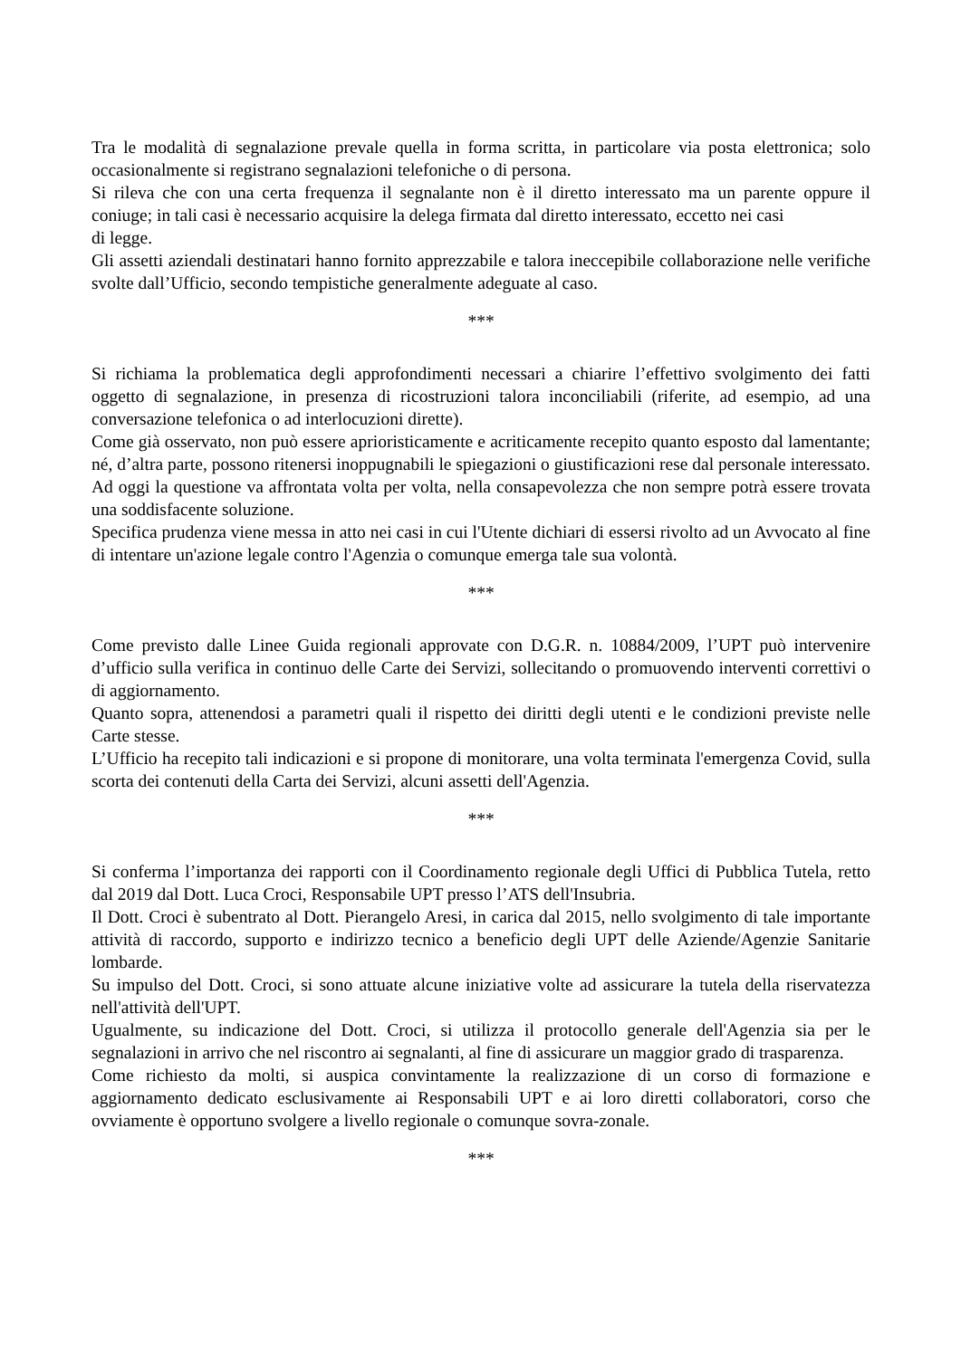Tra le modalità di segnalazione prevale quella in forma scritta, in particolare via posta elettronica; solo occasionalmente si registrano segnalazioni telefoniche o di persona.
Si rileva che con una certa frequenza il segnalante non è il diretto interessato ma un parente oppure il coniuge; in tali casi è necessario acquisire la delega firmata dal diretto interessato, eccetto nei casi
di legge.
Gli assetti aziendali destinatari hanno fornito apprezzabile e talora ineccepibile collaborazione nelle verifiche svolte dall’Ufficio, secondo tempistiche generalmente adeguate al caso.
***
Si richiama la problematica degli approfondimenti necessari a chiarire l’effettivo svolgimento dei fatti oggetto di segnalazione, in presenza di ricostruzioni talora inconciliabili (riferite, ad esempio, ad una conversazione telefonica o ad interlocuzioni dirette).
Come già osservato, non può essere aprioristicamente e acriticamente recepito quanto esposto dal lamentante; né, d’altra parte, possono ritenersi inoppugnabili le spiegazioni o giustificazioni rese dal personale interessato.
Ad oggi la questione va affrontata volta per volta, nella consapevolezza che non sempre potrà essere trovata una soddisfacente soluzione.
Specifica prudenza viene messa in atto nei casi in cui l'Utente dichiari di essersi rivolto ad un Avvocato al fine di intentare un'azione legale contro l'Agenzia o comunque emerga tale sua volontà.
***
Come previsto dalle Linee Guida regionali approvate con D.G.R. n. 10884/2009, l’UPT può intervenire d’ufficio sulla verifica in continuo delle Carte dei Servizi, sollecitando o promuovendo interventi correttivi o di aggiornamento.
Quanto sopra, attenendosi a parametri quali il rispetto dei diritti degli utenti e le condizioni previste nelle Carte stesse.
L’Ufficio ha recepito tali indicazioni e si propone di monitorare, una volta terminata l'emergenza Covid, sulla scorta dei contenuti della Carta dei Servizi, alcuni assetti dell'Agenzia.
***
Si conferma l’importanza dei rapporti con il Coordinamento regionale degli Uffici di Pubblica Tutela, retto dal 2019 dal Dott. Luca Croci, Responsabile UPT presso l’ATS dell'Insubria.
Il Dott. Croci è subentrato al Dott. Pierangelo Aresi, in carica dal 2015, nello svolgimento di tale importante attività di raccordo, supporto e indirizzo tecnico a beneficio degli UPT delle Aziende/Agenzie Sanitarie lombarde.
Su impulso del Dott. Croci, si sono attuate alcune iniziative volte ad assicurare la tutela della riservatezza nell'attività dell'UPT.
Ugualmente, su indicazione del Dott. Croci, si utilizza il protocollo generale dell'Agenzia sia per le segnalazioni in arrivo che nel riscontro ai segnalanti, al fine di assicurare un maggior grado di trasparenza.
Come richiesto da molti, si auspica convintamente la realizzazione di un corso di formazione e aggiornamento dedicato esclusivamente ai Responsabili UPT e ai loro diretti collaboratori, corso che ovviamente è opportuno svolgere a livello regionale o comunque sovra-zonale.
***